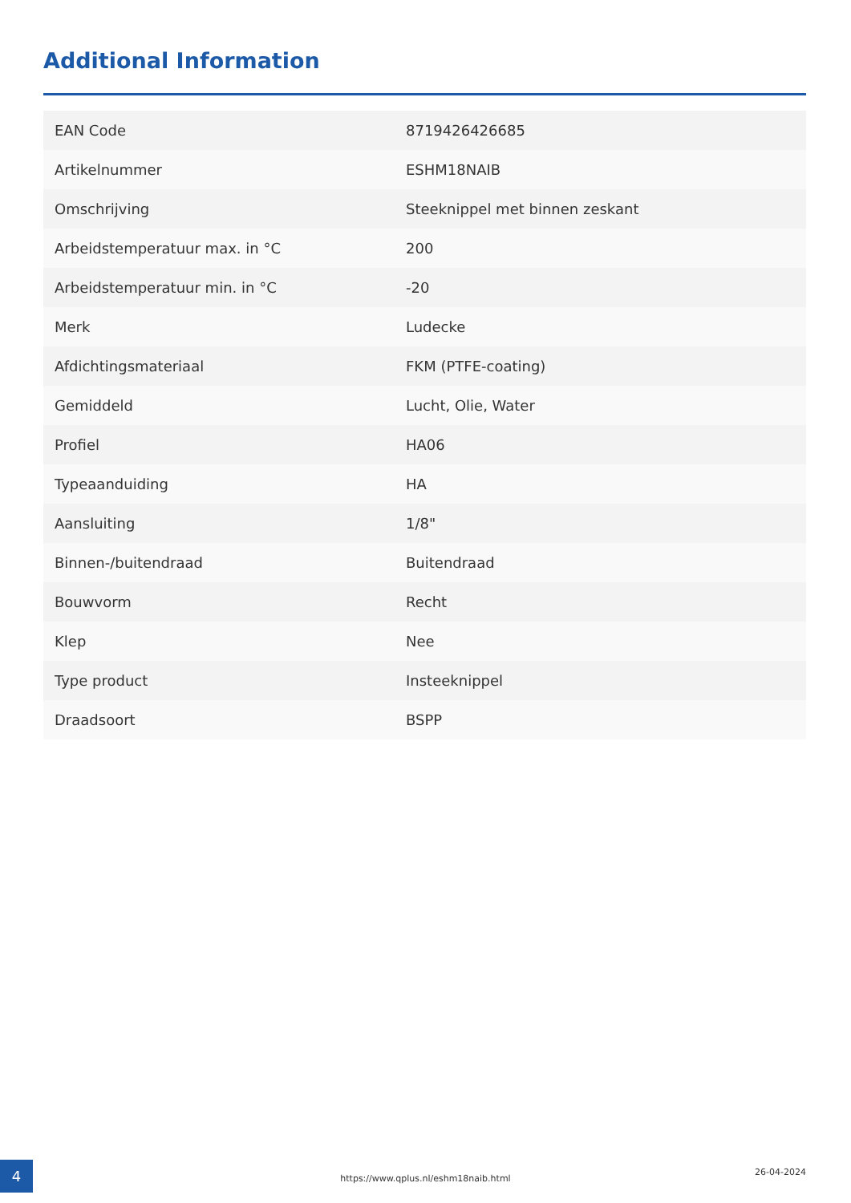Additional Information
| EAN Code | 8719426426685 |
| Artikelnummer | ESHM18NAIB |
| Omschrijving | Steeknippel met binnen zeskant |
| Arbeidstemperatuur max. in °C | 200 |
| Arbeidstemperatuur min. in °C | -20 |
| Merk | Ludecke |
| Afdichtingsmateriaal | FKM (PTFE-coating) |
| Gemiddeld | Lucht, Olie, Water |
| Profiel | HA06 |
| Typeaanduiding | HA |
| Aansluiting | 1/8" |
| Binnen-/buitendraad | Buitendraad |
| Bouwvorm | Recht |
| Klep | Nee |
| Type product | Insteeknippel |
| Draadsoort | BSPP |
4
https://www.qplus.nl/eshm18naib.html
26-04-2024